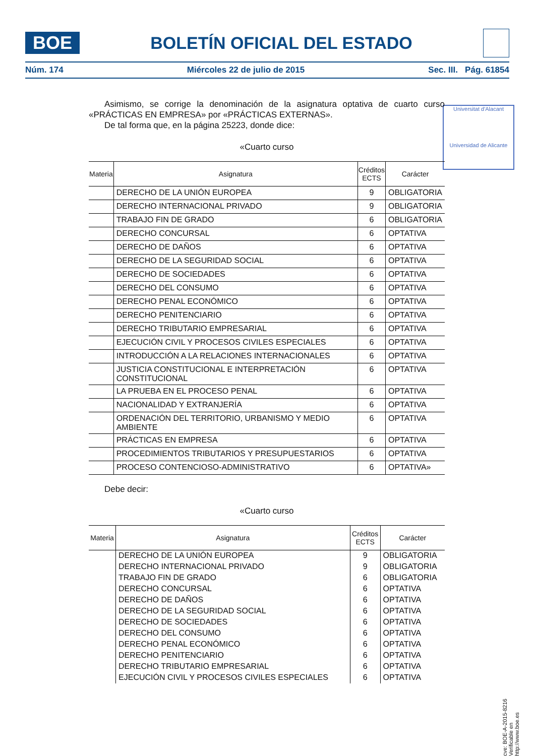BOE
BOLETÍN OFICIAL DEL ESTADO
Núm. 174 Miércoles 22 de julio de 2015 Sec. III. Pág. 61854
Universitat d'Alacant
Universidad de Alicante
Asimismo, se corrige la denominación de la asignatura optativa de cuarto curso «PRÁCTICAS EN EMPRESA» por «PRÁCTICAS EXTERNAS».
De tal forma que, en la página 25223, donde dice:
«Cuarto curso
| Materia | Asignatura | Créditos ECTS | Carácter |
| --- | --- | --- | --- |
| | DERECHO DE LA UNIÓN EUROPEA | 9 | OBLIGATORIA |
| | DERECHO INTERNACIONAL PRIVADO | 9 | OBLIGATORIA |
| | TRABAJO FIN DE GRADO | 6 | OBLIGATORIA |
| | DERECHO CONCURSAL | 6 | OPTATIVA |
| | DERECHO DE DAÑOS | 6 | OPTATIVA |
| | DERECHO DE LA SEGURIDAD SOCIAL | 6 | OPTATIVA |
| | DERECHO DE SOCIEDADES | 6 | OPTATIVA |
| | DERECHO DEL CONSUMO | 6 | OPTATIVA |
| | DERECHO PENAL ECONÓMICO | 6 | OPTATIVA |
| | DERECHO PENITENCIARIO | 6 | OPTATIVA |
| | DERECHO TRIBUTARIO EMPRESARIAL | 6 | OPTATIVA |
| | EJECUCIÓN CIVIL Y PROCESOS CIVILES ESPECIALES | 6 | OPTATIVA |
| | INTRODUCCIÓN A LA RELACIONES INTERNACIONALES | 6 | OPTATIVA |
| | JUSTICIA CONSTITUCIONAL E INTERPRETACIÓN CONSTITUCIONAL | 6 | OPTATIVA |
| | LA PRUEBA EN EL PROCESO PENAL | 6 | OPTATIVA |
| | NACIONALIDAD Y EXTRANJERÍA | 6 | OPTATIVA |
| | ORDENACIÓN DEL TERRITORIO, URBANISMO Y MEDIO AMBIENTE | 6 | OPTATIVA |
| | PRÁCTICAS EN EMPRESA | 6 | OPTATIVA |
| | PROCEDIMIENTOS TRIBUTARIOS Y PRESUPUESTARIOS | 6 | OPTATIVA |
| | PROCESO CONTENCIOSO-ADMINISTRATIVO | 6 | OPTATIVA» |
Debe decir:
«Cuarto curso
| Materia | Asignatura | Créditos ECTS | Carácter |
| --- | --- | --- | --- |
| | DERECHO DE LA UNIÓN EUROPEA | 9 | OBLIGATORIA |
| | DERECHO INTERNACIONAL PRIVADO | 9 | OBLIGATORIA |
| | TRABAJO FIN DE GRADO | 6 | OBLIGATORIA |
| | DERECHO CONCURSAL | 6 | OPTATIVA |
| | DERECHO DE DAÑOS | 6 | OPTATIVA |
| | DERECHO DE LA SEGURIDAD SOCIAL | 6 | OPTATIVA |
| | DERECHO DE SOCIEDADES | 6 | OPTATIVA |
| | DERECHO DEL CONSUMO | 6 | OPTATIVA |
| | DERECHO PENAL ECONÓMICO | 6 | OPTATIVA |
| | DERECHO PENITENCIARIO | 6 | OPTATIVA |
| | DERECHO TRIBUTARIO EMPRESARIAL | 6 | OPTATIVA |
| | EJECUCIÓN CIVIL Y PROCESOS CIVILES ESPECIALES | 6 | OPTATIVA |
cve: BOE-A-2015-8216
Verificable en http://www.boe.es